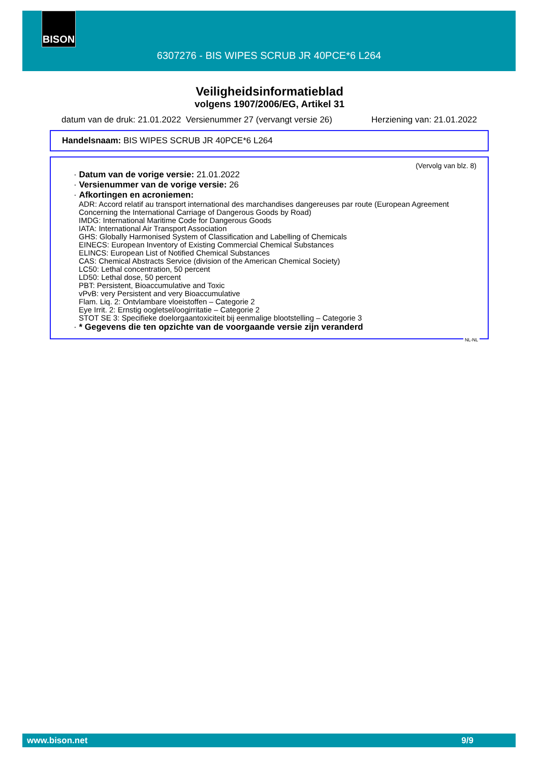BISON
6307276 - BIS WIPES SCRUB JR 40PCE*6 L264
Veiligheidsinformatieblad
volgens 1907/2006/EG, Artikel 31
datum van de druk: 21.01.2022 Versienummer 27 (vervangt versie 26) Herziening van: 21.01.2022
Handelsnaam: BIS WIPES SCRUB JR 40PCE*6 L264
(Vervolg van blz. 8)
· Datum van de vorige versie: 21.01.2022
· Versienummer van de vorige versie: 26
· Afkortingen en acroniemen:
ADR: Accord relatif au transport international des marchandises dangereuses par route (European Agreement Concerning the International Carriage of Dangerous Goods by Road)
IMDG: International Maritime Code for Dangerous Goods
IATA: International Air Transport Association
GHS: Globally Harmonised System of Classification and Labelling of Chemicals
EINECS: European Inventory of Existing Commercial Chemical Substances
ELINCS: European List of Notified Chemical Substances
CAS: Chemical Abstracts Service (division of the American Chemical Society)
LC50: Lethal concentration, 50 percent
LD50: Lethal dose, 50 percent
PBT: Persistent, Bioaccumulative and Toxic
vPvB: very Persistent and very Bioaccumulative
Flam. Liq. 2: Ontvlambare vloeistoffen – Categorie 2
Eye Irrit. 2: Ernstig oogletsel/oogirritatie – Categorie 2
STOT SE 3: Specifieke doelorgaantoxiciteit bij eenmalige blootstelling – Categorie 3
· * Gegevens die ten opzichte van de voorgaande versie zijn veranderd
NL-NL
www.bison.net 9/9